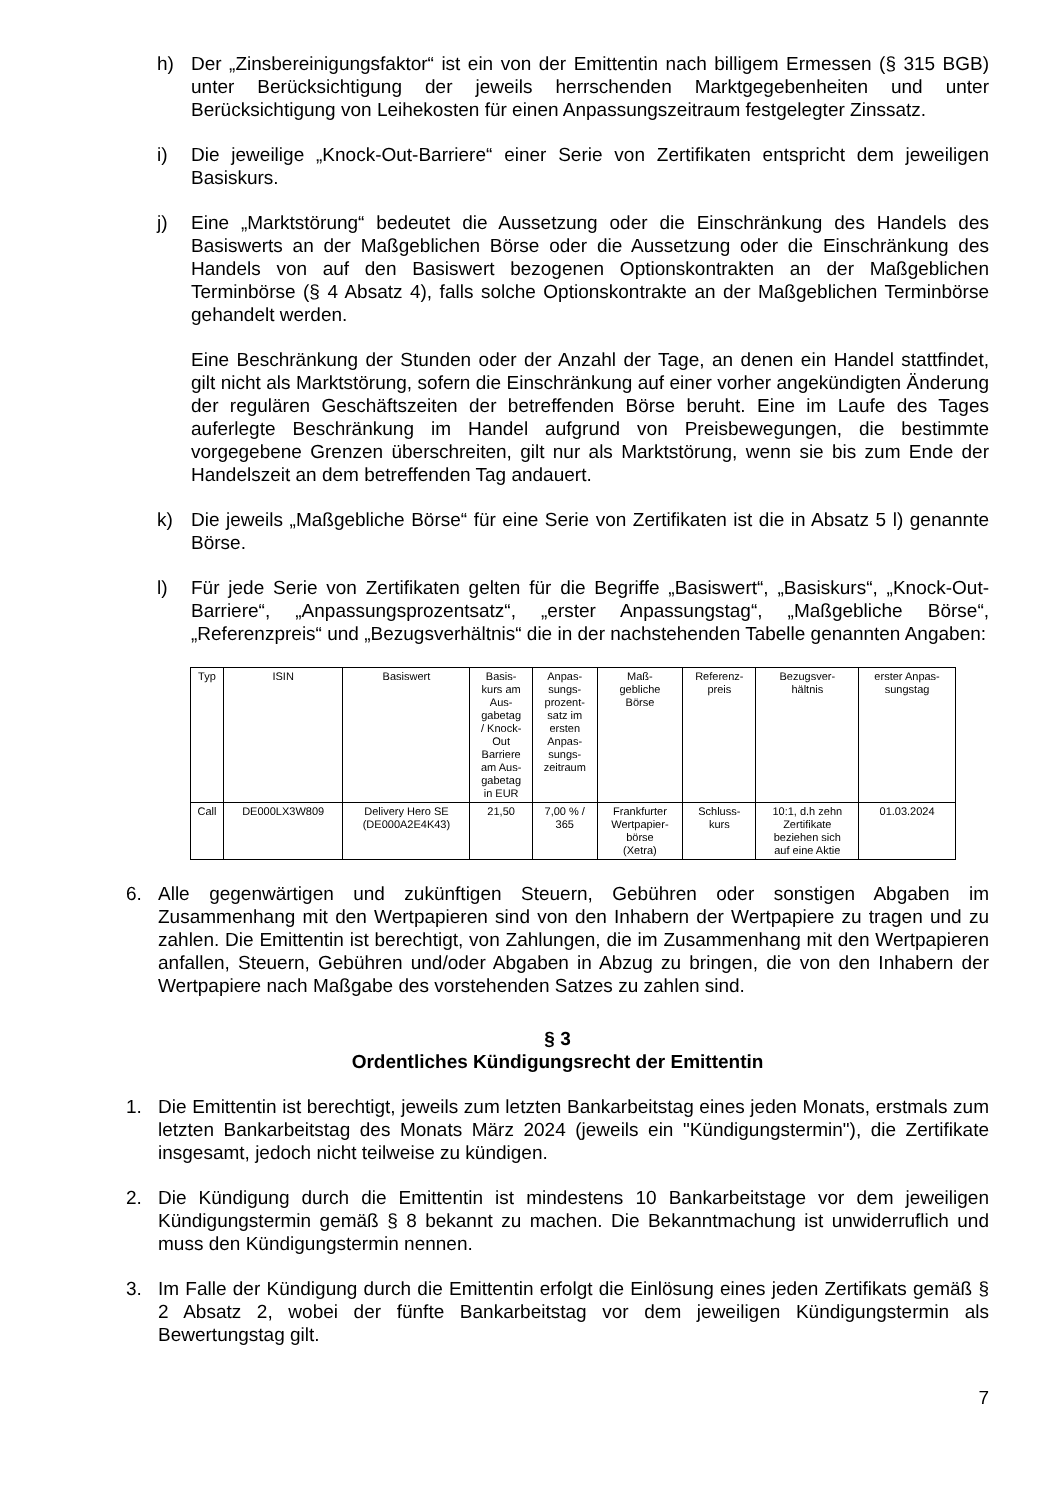h) Der „Zinsbereinigungsfaktor“ ist ein von der Emittentin nach billigem Ermessen (§ 315 BGB) unter Berücksichtigung der jeweils herrschenden Marktgegebenheiten und unter Berücksichtigung von Leihekosten für einen Anpassungszeitraum festgelegter Zinssatz.
i) Die jeweilige „Knock-Out-Barriere“ einer Serie von Zertifikaten entspricht dem jeweiligen Basiskurs.
j) Eine „Marktstörung“ bedeutet die Aussetzung oder die Einschränkung des Handels des Basiswerts an der Maßgeblichen Börse oder die Aussetzung oder die Einschränkung des Handels von auf den Basiswert bezogenen Optionskontrakten an der Maßgeblichen Terminbörse (§ 4 Absatz 4), falls solche Optionskontrakte an der Maßgeblichen Terminbörse gehandelt werden.
Eine Beschränkung der Stunden oder der Anzahl der Tage, an denen ein Handel stattfindet, gilt nicht als Marktstörung, sofern die Einschränkung auf einer vorher angekündigten Änderung der regulären Geschäftszeiten der betreffenden Börse beruht. Eine im Laufe des Tages auferlegte Beschränkung im Handel aufgrund von Preisbewegungen, die bestimmte vorgegebene Grenzen überschreiten, gilt nur als Marktstörung, wenn sie bis zum Ende der Handelszeit an dem betreffenden Tag andauert.
k) Die jeweils „Maßgebliche Börse“ für eine Serie von Zertifikaten ist die in Absatz 5 l) genannte Börse.
l) Für jede Serie von Zertifikaten gelten für die Begriffe „Basiswert“, „Basiskurs“, „Knock-Out-Barriere“, „Anpassungsprozentsatz“, „erster Anpassungstag“, „Maßgebliche Börse“, „Referenzpreis“ und „Bezugsverhältnis“ die in der nachstehenden Tabelle genannten Angaben:
| Typ | ISIN | Basiswert | Basis- kurs am Aus- gabetag / Knock- Out Barriere am Aus- gabetag in EUR | Anpas- sungs- prozent- satz im ersten Anpas- sungs- zeitraum | Maß- gebliche Börse | Referenz- preis | Bezugsver- hältnis | erster Anpas- sungstag |
| --- | --- | --- | --- | --- | --- | --- | --- | --- |
| Call | DE000LX3W809 | Delivery Hero SE (DE000A2E4K43) | 21,50 | 7,00 % / 365 | Frankfurter Wertpapier- börse (Xetra) | Schluss- kurs | 10:1, d.h zehn Zertifikate beziehen sich auf eine Aktie | 01.03.2024 |
6. Alle gegenwärtigen und zukünftigen Steuern, Gebühren oder sonstigen Abgaben im Zusammenhang mit den Wertpapieren sind von den Inhabern der Wertpapiere zu tragen und zu zahlen. Die Emittentin ist berechtigt, von Zahlungen, die im Zusammenhang mit den Wertpapieren anfallen, Steuern, Gebühren und/oder Abgaben in Abzug zu bringen, die von den Inhabern der Wertpapiere nach Maßgabe des vorstehenden Satzes zu zahlen sind.
§ 3
Ordentliches Kündigungsrecht der Emittentin
1. Die Emittentin ist berechtigt, jeweils zum letzten Bankarbeitstag eines jeden Monats, erstmals zum letzten Bankarbeitstag des Monats März 2024 (jeweils ein "Kündigungstermin"), die Zertifikate insgesamt, jedoch nicht teilweise zu kündigen.
2. Die Kündigung durch die Emittentin ist mindestens 10 Bankarbeitstage vor dem jeweiligen Kündigungstermin gemäß § 8 bekannt zu machen. Die Bekanntmachung ist unwiderruflich und muss den Kündigungstermin nennen.
3. Im Falle der Kündigung durch die Emittentin erfolgt die Einlösung eines jeden Zertifikats gemäß § 2 Absatz 2, wobei der fünfte Bankarbeitstag vor dem jeweiligen Kündigungstermin als Bewertungstag gilt.
7